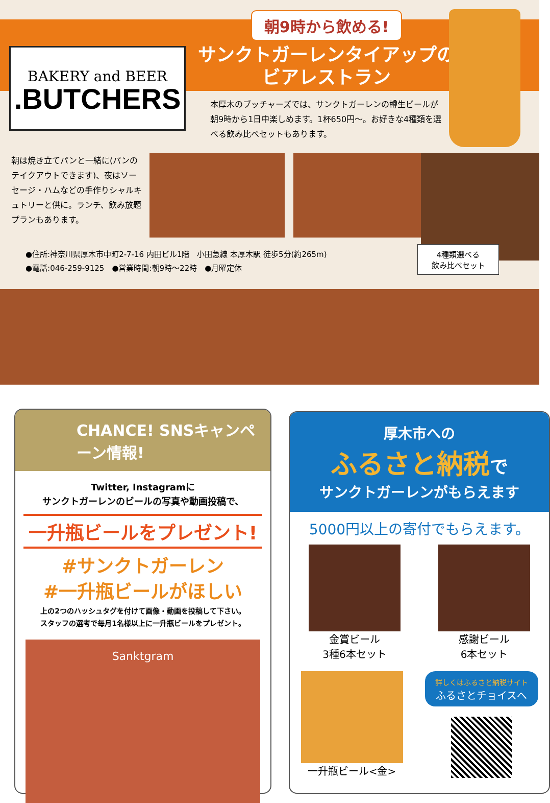BAKERY and BEER
.BUTCHERS
朝9時から飲める!
サンクトガーレンタイアップの
ビアレストラン
本厚木のブッチャーズでは、サンクトガーレンの樽生ビールが朝9時から1日中楽しめます。1杯650円〜。お好きな4種類を選べる飲み比べセットもあります。
朝は焼き立てパンと一緒に(パンのテイクアウトできます)、夜はソーセージ・ハムなどの手作りシャルキュトリーと供に。ランチ、飲み放題プランもあります。
●住所:神奈川県厚木市中町2-7-16 内田ビル1階　小田急線 本厚木駅 徒歩5分(約265m)
●電話:046-259-9125　●営業時間:朝9時〜22時　●月曜定休
4種類選べる
飲み比べセット
CHANCE! SNSキャンペーン情報!
Twitter, Instagramに
サンクトガーレンのビールの写真や動画投稿で、
一升瓶ビールをプレゼント!
#サンクトガーレン
#一升瓶ビールがほしい
上の2つのハッシュタグを付けて画像・動画を投稿して下さい。
スタッフの選考で毎月1名様以上に一升瓶ビールをプレゼント。
Sanktgram
厚木市への
ふるさと納税で
サンクトガーレンがもらえます
5000円以上の寄付でもらえます。
金賞ビール
3種6本セット
感謝ビール
6本セット
一升瓶ビール<金>
詳しくはふるさと納税サイト
ふるさとチョイスへ